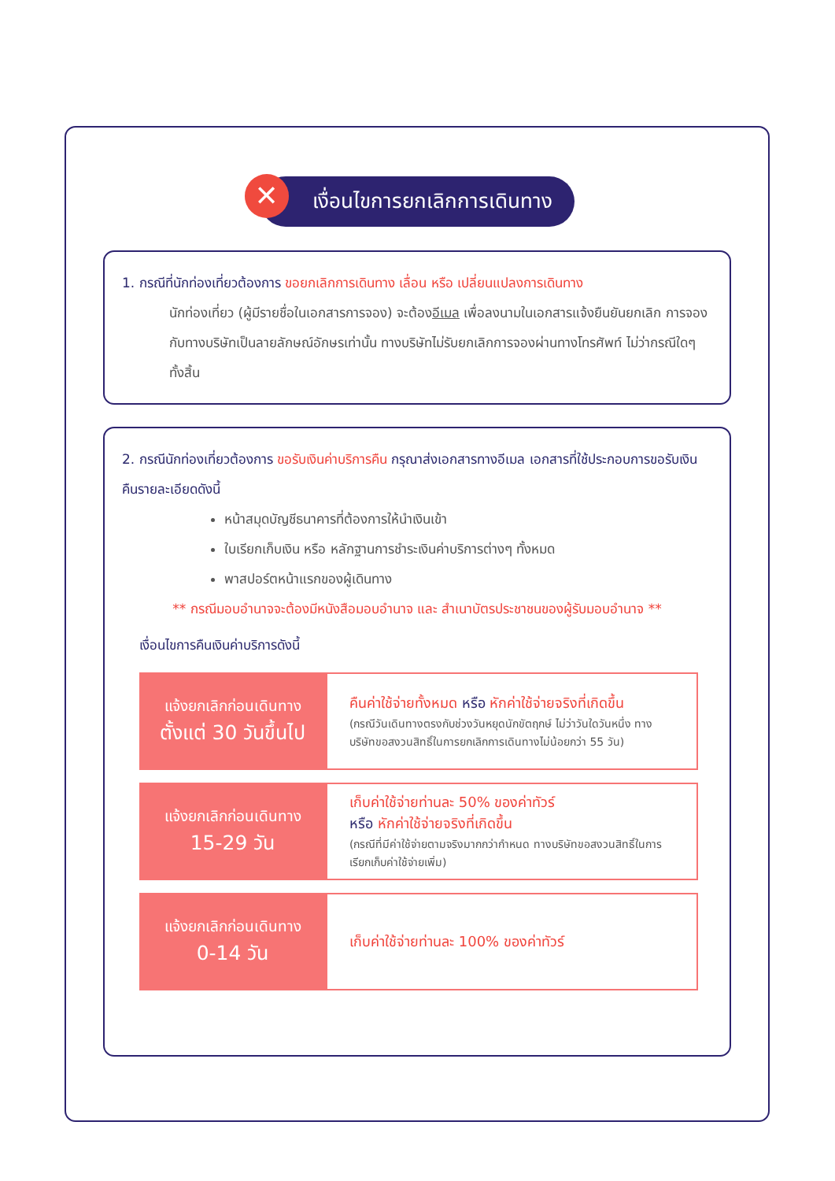✕ เงื่อนไขการยกเลิกการเดินทาง
1. กรณีที่นักท่องเที่ยวต้องการ ขอยกเลิกการเดินทาง เลื่อน หรือ เปลี่ยนแปลงการเดินทาง
นักท่องเที่ยว (ผู้มีรายชื่อในเอกสารการจอง) จะต้องอีเมล เพื่อลงนามในเอกสารแจ้งยืนยันยกเลิก การจอง กับทางบริษัทเป็นลายลักษณ์อักษรเท่านั้น ทางบริษัทไม่รับยกเลิกการจองผ่านทางโทรศัพท์ ไม่ว่ากรณีใดๆ ทั้งสิ้น
2. กรณีนักท่องเที่ยวต้องการ ขอรับเงินค่าบริการคืน กรุณาส่งเอกสารทางอีเมล เอกสารที่ใช้ประกอบการขอรับเงินคืนรายละเอียดดังนี้
หน้าสมุดบัญชีธนาคารที่ต้องการให้นำเงินเข้า
ใบเรียกเก็บเงิน หรือ หลักฐานการชำระเงินค่าบริการต่างๆ ทั้งหมด
พาสปอร์ตหน้าแรกของผู้เดินทาง
** กรณีมอบอำนาจจะต้องมีหนังสือมอบอำนาจ และ สำเนาบัตรประชาชนของผู้รับมอบอำนาจ **
เงื่อนไขการคืนเงินค่าบริการดังนี้
| แจ้งยกเลิกก่อนเดินทาง ตั้งแต่ 30 วันขึ้นไป | คืนค่าใช้จ่ายทั้งหมด หรือ หักค่าใช้จ่ายจริงที่เกิดขึ้น (กรณีวันเดินทางตรงกับช่วงวันหยุดนักขัตฤกษ์ ไม่ว่าวันใดวันหนึ่ง ทางบริษัทขอสงวนสิทธิ์ในการยกเลิกการเดินทางไม่น้อยกว่า 55 วัน) |
| แจ้งยกเลิกก่อนเดินทาง 15-29 วัน | เก็บค่าใช้จ่ายท่านละ 50% ของค่าทัวร์ หรือ หักค่าใช้จ่ายจริงที่เกิดขึ้น (กรณีที่มีค่าใช้จ่ายตามจริงมากกว่ากำหนด ทางบริษัทขอสงวนสิทธิ์ในการเรียกเก็บค่าใช้จ่ายเพิ่ม) |
| แจ้งยกเลิกก่อนเดินทาง 0-14 วัน | เก็บค่าใช้จ่ายท่านละ 100% ของค่าทัวร์ |